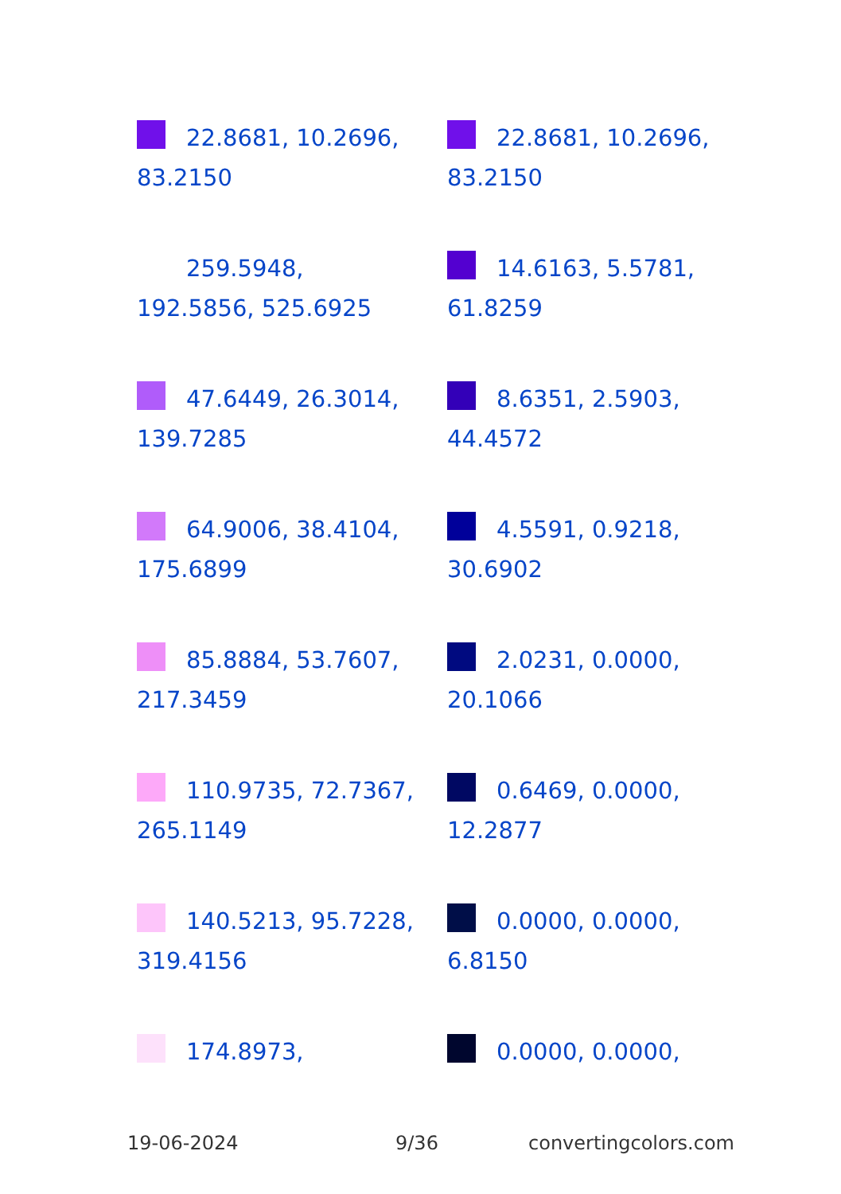22.8681, 10.2696, 83.2150
22.8681, 10.2696, 83.2150
259.5948, 192.5856, 525.6925
14.6163, 5.5781, 61.8259
47.6449, 26.3014, 139.7285
8.6351, 2.5903, 44.4572
64.9006, 38.4104, 175.6899
4.5591, 0.9218, 30.6902
85.8884, 53.7607, 217.3459
2.0231, 0.0000, 20.1066
110.9735, 72.7367, 265.1149
0.6469, 0.0000, 12.2877
140.5213, 95.7228, 319.4156
0.0000, 0.0000, 6.8150
174.8973,
0.0000, 0.0000,
19-06-2024 9/36 convertingcolors.com